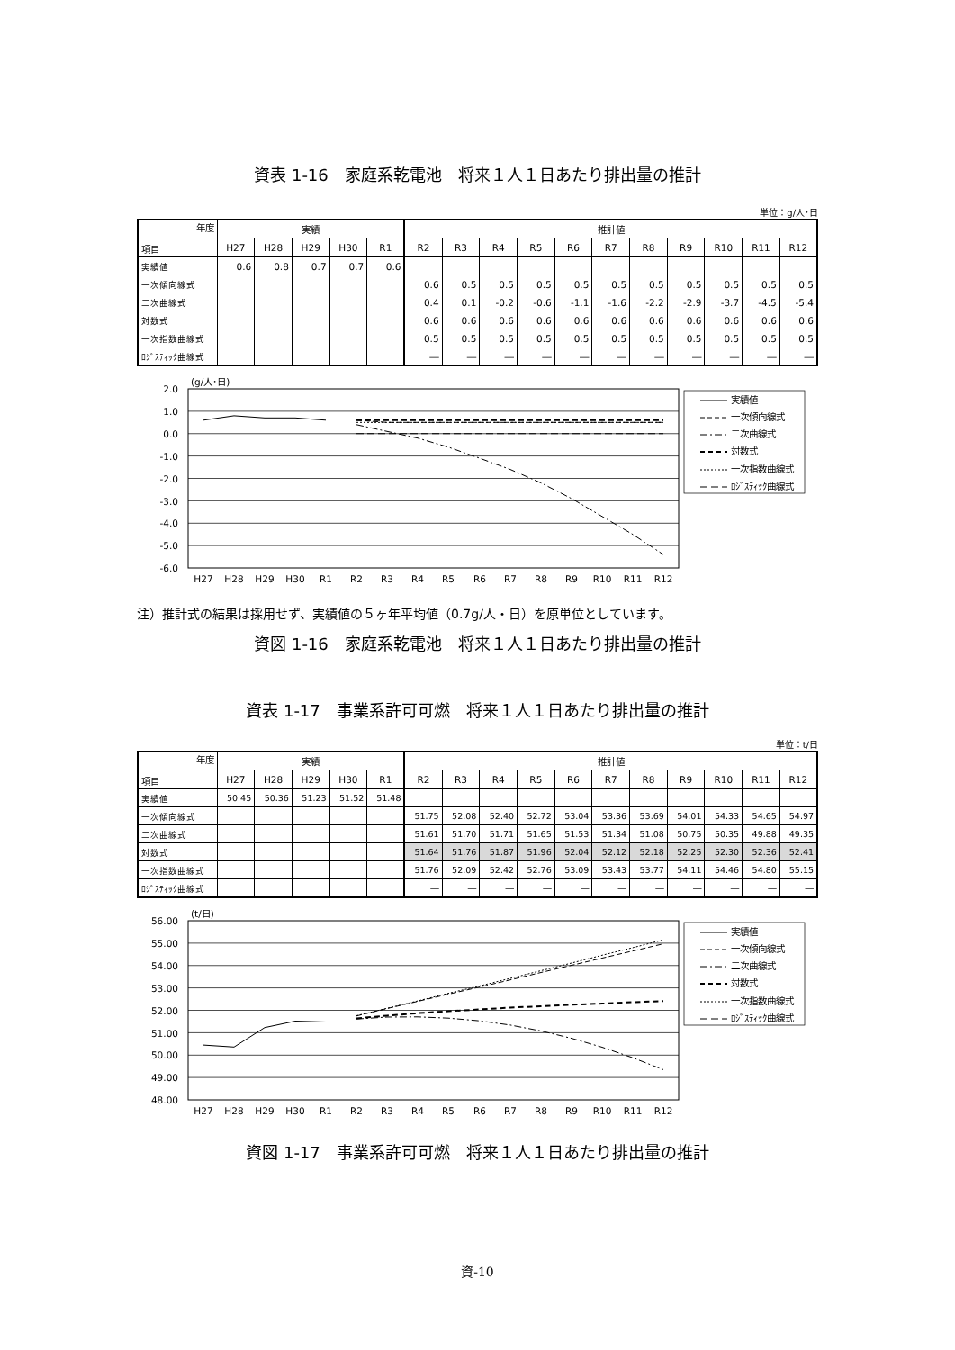資表 1-16　家庭系乾電池　将来１人１日あたり排出量の推計
単位：g/人･日
| 年度 | 実績 | | | | | 推計値 | | | | | | | | | | |
| --- | --- | --- | --- | --- | --- | --- | --- | --- | --- | --- | --- | --- | --- | --- | --- | --- |
| 項目 | H27 | H28 | H29 | H30 | R1 | R2 | R3 | R4 | R5 | R6 | R7 | R8 | R9 | R10 | R11 | R12 |
| 実績値 | 0.6 | 0.8 | 0.7 | 0.7 | 0.6 | | | | | | | | | | | |
| 一次傾向線式 | | | | | | 0.6 | 0.5 | 0.5 | 0.5 | 0.5 | 0.5 | 0.5 | 0.5 | 0.5 | 0.5 | 0.5 |
| 二次曲線式 | | | | | | 0.4 | 0.1 | -0.2 | -0.6 | -1.1 | -1.6 | -2.2 | -2.9 | -3.7 | -4.5 | -5.4 |
| 対数式 | | | | | | 0.6 | 0.6 | 0.6 | 0.6 | 0.6 | 0.6 | 0.6 | 0.6 | 0.6 | 0.6 | 0.6 |
| 一次指数曲線式 | | | | | | 0.5 | 0.5 | 0.5 | 0.5 | 0.5 | 0.5 | 0.5 | 0.5 | 0.5 | 0.5 | 0.5 |
| ﾛｼﾞｽﾃｨｯｸ曲線式 | | | | | | ― | ― | ― | ― | ― | ― | ― | ― | ― | ― | ― |
(g/人･日)
2.0
1.0
0.0
-1.0
-2.0
-3.0
-4.0
-5.0
-6.0
H27
H28
H29
H30
R1
R2
R3
R4
R5
R6
R7
R8
R9
R10
R11
R12
実績値
一次傾向線式
二次曲線式
対数式
一次指数曲線式
ﾛｼﾞｽﾃｨｯｸ曲線式
注）推計式の結果は採用せず、実績値の５ヶ年平均値（0.7g/人・日）を原単位としています。
資図 1-16　家庭系乾電池　将来１人１日あたり排出量の推計
資表 1-17　事業系許可可燃　将来１人１日あたり排出量の推計
単位：t/日
| 年度 | 実績 | | | | | 推計値 | | | | | | | | | | |
| --- | --- | --- | --- | --- | --- | --- | --- | --- | --- | --- | --- | --- | --- | --- | --- | --- |
| 項目 | H27 | H28 | H29 | H30 | R1 | R2 | R3 | R4 | R5 | R6 | R7 | R8 | R9 | R10 | R11 | R12 |
| 実績値 | 50.45 | 50.36 | 51.23 | 51.52 | 51.48 | | | | | | | | | | | |
| 一次傾向線式 | | | | | | 51.75 | 52.08 | 52.40 | 52.72 | 53.04 | 53.36 | 53.69 | 54.01 | 54.33 | 54.65 | 54.97 |
| 二次曲線式 | | | | | | 51.61 | 51.70 | 51.71 | 51.65 | 51.53 | 51.34 | 51.08 | 50.75 | 50.35 | 49.88 | 49.35 |
| 対数式 | | | | | | 51.64 | 51.76 | 51.87 | 51.96 | 52.04 | 52.12 | 52.18 | 52.25 | 52.30 | 52.36 | 52.41 |
| 一次指数曲線式 | | | | | | 51.76 | 52.09 | 52.42 | 52.76 | 53.09 | 53.43 | 53.77 | 54.11 | 54.46 | 54.80 | 55.15 |
| ﾛｼﾞｽﾃｨｯｸ曲線式 | | | | | | ― | ― | ― | ― | ― | ― | ― | ― | ― | ― | ― |
(t/日)
56.00
55.00
54.00
53.00
52.00
51.00
50.00
49.00
48.00
H27
H28
H29
H30
R1
R2
R3
R4
R5
R6
R7
R8
R9
R10
R11
R12
実績値
一次傾向線式
二次曲線式
対数式
一次指数曲線式
ﾛｼﾞｽﾃｨｯｸ曲線式
資図 1-17　事業系許可可燃　将来１人１日あたり排出量の推計
資-10